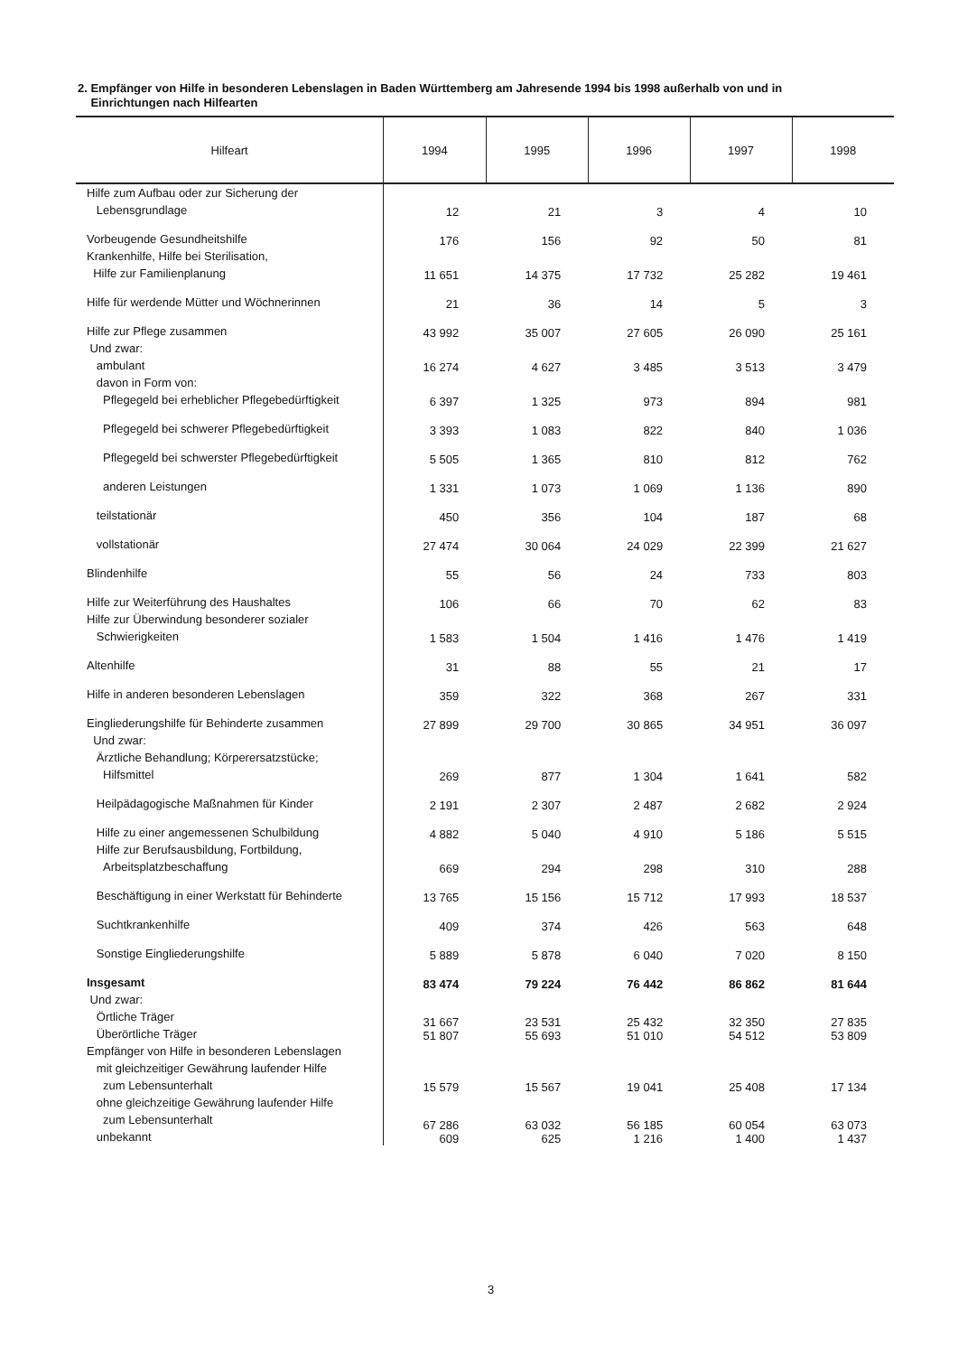2. Empfänger von Hilfe in besonderen Lebenslagen in Baden Württemberg am Jahresende 1994 bis 1998 außerhalb von und in
Einrichtungen nach Hilfearten
| Hilfeart | 1994 | 1995 | 1996 | 1997 | 1998 |
| --- | --- | --- | --- | --- | --- |
| Hilfe zum Aufbau oder zur Sicherung der Lebensgrundlage | 12 | 21 | 3 | 4 | 10 |
| Vorbeugende Gesundheitshilfe | 176 | 156 | 92 | 50 | 81 |
| Krankenhilfe, Hilfe bei Sterilisation, Hilfe zur Familienplanung | 11 651 | 14 375 | 17 732 | 25 282 | 19 461 |
| Hilfe für werdende Mütter und Wöchnerinnen | 21 | 36 | 14 | 5 | 3 |
| Hilfe zur Pflege zusammen | 43 992 | 35 007 | 27 605 | 26 090 | 25 161 |
| Und zwar: ambulant | 16 274 | 4 627 | 3 485 | 3 513 | 3 479 |
| davon in Form von: Pflegegeld bei erheblicher Pflegebedürftigkeit | 6 397 | 1 325 | 973 | 894 | 981 |
| Pflegegeld bei schwerer Pflegebedürftigkeit | 3 393 | 1 083 | 822 | 840 | 1 036 |
| Pflegegeld bei schwerster Pflegebedürftigkeit | 5 505 | 1 365 | 810 | 812 | 762 |
| anderen Leistungen | 1 331 | 1 073 | 1 069 | 1 136 | 890 |
| teilstationär | 450 | 356 | 104 | 187 | 68 |
| vollstationär | 27 474 | 30 064 | 24 029 | 22 399 | 21 627 |
| Blindenhilfe | 55 | 56 | 24 | 733 | 803 |
| Hilfe zur Weiterführung des Haushaltes | 106 | 66 | 70 | 62 | 83 |
| Hilfe zur Überwindung besonderer sozialer Schwierigkeiten | 1 583 | 1 504 | 1 416 | 1 476 | 1 419 |
| Altenhilfe | 31 | 88 | 55 | 21 | 17 |
| Hilfe in anderen besonderen Lebenslagen | 359 | 322 | 368 | 267 | 331 |
| Eingliederungshilfe für Behinderte zusammen | 27 899 | 29 700 | 30 865 | 34 951 | 36 097 |
| Und zwar: Ärztliche Behandlung; Körperersatzstücke; Hilfsmittel | 269 | 877 | 1 304 | 1 641 | 582 |
| Heilpädagogische Maßnahmen für Kinder | 2 191 | 2 307 | 2 487 | 2 682 | 2 924 |
| Hilfe zu einer angemessenen Schulbildung | 4 882 | 5 040 | 4 910 | 5 186 | 5 515 |
| Hilfe zur Berufsausbildung, Fortbildung, Arbeitsplatzbeschaffung | 669 | 294 | 298 | 310 | 288 |
| Beschäftigung in einer Werkstatt für Behinderte | 13 765 | 15 156 | 15 712 | 17 993 | 18 537 |
| Suchtkrankenhilfe | 409 | 374 | 426 | 563 | 648 |
| Sonstige Eingliederungshilfe | 5 889 | 5 878 | 6 040 | 7 020 | 8 150 |
| Insgesamt | 83 474 | 79 224 | 76 442 | 86 862 | 81 644 |
| Und zwar: Örtliche Träger Überörtliche Träger | 31 667 51 807 | 23 531 55 693 | 25 432 51 010 | 32 350 54 512 | 27 835 53 809 |
| Empfänger von Hilfe in besonderen Lebenslagen mit gleichzeitiger Gewährung laufender Hilfe zum Lebensunterhalt | 15 579 | 15 567 | 19 041 | 25 408 | 17 134 |
| ohne gleichzeitige Gewährung laufender Hilfe zum Lebensunterhalt unbekannt | 67 286 609 | 63 032 625 | 56 185 1 216 | 60 054 1 400 | 63 073 1 437 |
3